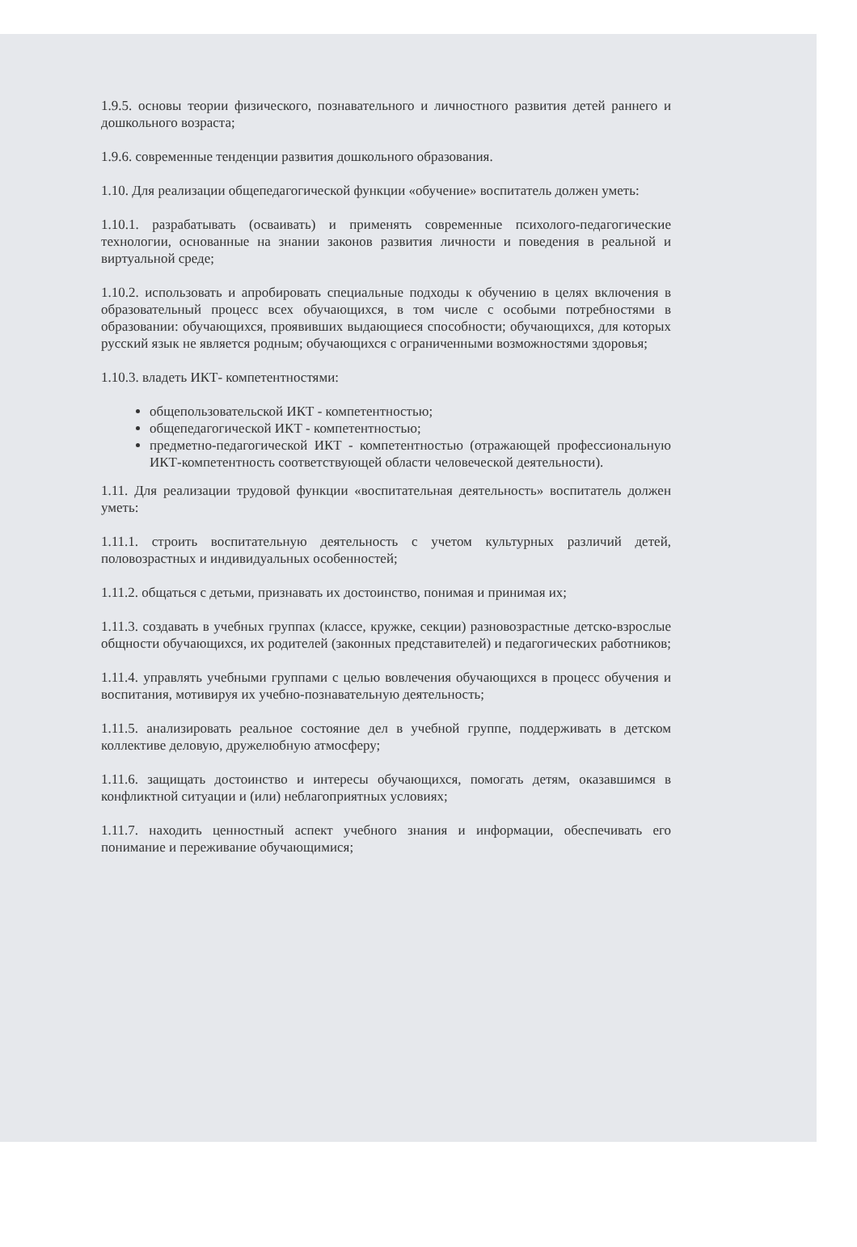1.9.5. основы теории физического, познавательного и личностного развития детей раннего и дошкольного возраста;
1.9.6. современные тенденции развития дошкольного образования.
1.10. Для реализации общепедагогической функции «обучение» воспитатель должен уметь:
1.10.1. разрабатывать (осваивать) и применять современные психолого-педагогические технологии, основанные на знании законов развития личности и поведения в реальной и виртуальной среде;
1.10.2. использовать и апробировать специальные подходы к обучению в целях включения в образовательный процесс всех обучающихся, в том числе с особыми потребностями в образовании: обучающихся, проявивших выдающиеся способности; обучающихся, для которых русский язык не является родным; обучающихся с ограниченными возможностями здоровья;
1.10.3. владеть ИКТ- компетентностями:
общепользовательской ИКТ - компетентностью;
общепедагогической ИКТ - компетентностью;
предметно-педагогической ИКТ - компетентностью (отражающей профессиональную ИКТ-компетентность соответствующей области человеческой деятельности).
1.11. Для реализации трудовой функции «воспитательная деятельность» воспитатель должен уметь:
1.11.1. строить воспитательную деятельность с учетом культурных различий детей, половозрастных и индивидуальных особенностей;
1.11.2. общаться с детьми, признавать их достоинство, понимая и принимая их;
1.11.3. создавать в учебных группах (классе, кружке, секции) разновозрастные детско-взрослые общности обучающихся, их родителей (законных представителей) и педагогических работников;
1.11.4. управлять учебными группами с целью вовлечения обучающихся в процесс обучения и воспитания, мотивируя их учебно-познавательную деятельность;
1.11.5. анализировать реальное состояние дел в учебной группе, поддерживать в детском коллективе деловую, дружелюбную атмосферу;
1.11.6. защищать достоинство и интересы обучающихся, помогать детям, оказавшимся в конфликтной ситуации и (или) неблагоприятных условиях;
1.11.7. находить ценностный аспект учебного знания и информации, обеспечивать его понимание и переживание обучающимися;